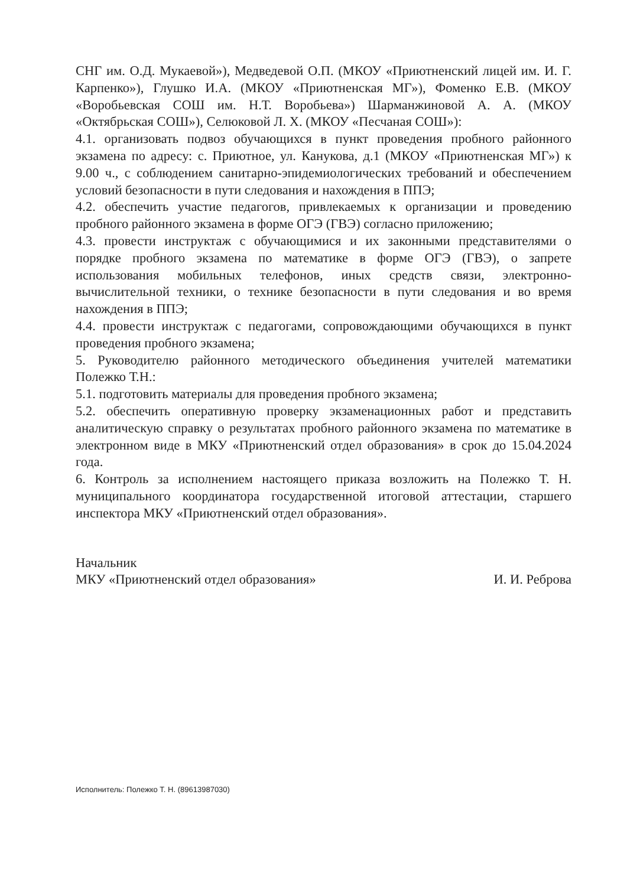СНГ им. О.Д. Мукаевой»), Медведевой О.П. (МКОУ «Приютненский лицей им. И. Г. Карпенко»), Глушко И.А. (МКОУ «Приютненская МГ»), Фоменко Е.В. (МКОУ «Воробьевская СОШ им. Н.Т. Воробьева») Шарманжиновой А. А. (МКОУ «Октябрьская СОШ»), Селюковой Л. Х. (МКОУ «Песчаная СОШ»):
4.1. организовать подвоз обучающихся в пункт проведения пробного районного экзамена по адресу: с. Приютное, ул. Канукова, д.1 (МКОУ «Приютненская МГ») к 9.00 ч., с соблюдением санитарно-эпидемиологических требований и обеспечением условий безопасности в пути следования и нахождения в ППЭ;
4.2. обеспечить участие педагогов, привлекаемых к организации и проведению пробного районного экзамена в форме ОГЭ (ГВЭ) согласно приложению;
4.3. провести инструктаж с обучающимися и их законными представителями о порядке пробного экзамена по математике в форме ОГЭ (ГВЭ), о запрете использования мобильных телефонов, иных средств связи, электронно-вычислительной техники, о технике безопасности в пути следования и во время нахождения в ППЭ;
4.4. провести инструктаж с педагогами, сопровождающими обучающихся в пункт проведения пробного экзамена;
5. Руководителю районного методического объединения учителей математики Полежко Т.Н.:
5.1. подготовить материалы для проведения пробного экзамена;
5.2. обеспечить оперативную проверку экзаменационных работ и представить аналитическую справку о результатах пробного районного экзамена по математике в электронном виде в МКУ «Приютненский отдел образования» в срок до 15.04.2024 года.
6. Контроль за исполнением настоящего приказа возложить на Полежко Т. Н. муниципального координатора государственной итоговой аттестации, старшего инспектора МКУ «Приютненский отдел образования».
Начальник
МКУ «Приютненский отдел образования»
И. И. Реброва
Исполнитель: Полежко Т. Н. (89613987030)